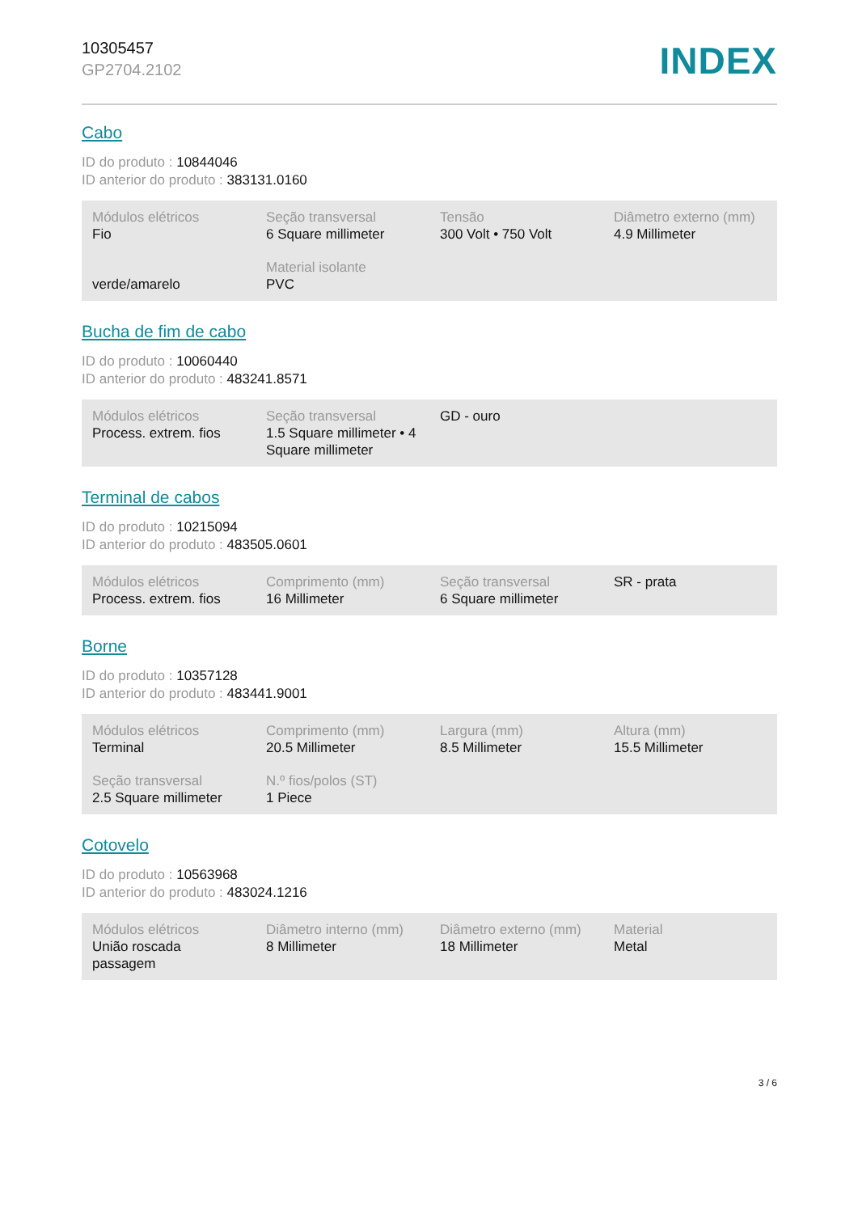10305457
GP2704.2102
INDEX
Cabo
ID do produto : 10844046
ID anterior do produto : 383131.0160
| Módulos elétricos Fio | Seção transversal 6 Square millimeter | Tensão 300 Volt • 750 Volt | Diâmetro externo (mm) 4.9 Millimeter |
| verde/amarelo | Material isolante PVC | | |
Bucha de fim de cabo
ID do produto : 10060440
ID anterior do produto : 483241.8571
| Módulos elétricos Process. extrem. fios | Seção transversal 1.5 Square millimeter • 4 Square millimeter | GD - ouro | |
Terminal de cabos
ID do produto : 10215094
ID anterior do produto : 483505.0601
| Módulos elétricos Process. extrem. fios | Comprimento (mm) 16 Millimeter | Seção transversal 6 Square millimeter | SR - prata |
Borne
ID do produto : 10357128
ID anterior do produto : 483441.9001
| Módulos elétricos Terminal | Comprimento (mm) 20.5 Millimeter | Largura (mm) 8.5 Millimeter | Altura (mm) 15.5 Millimeter |
| Seção transversal 2.5 Square millimeter | N.º fios/polos (ST) 1 Piece | | |
Cotovelo
ID do produto : 10563968
ID anterior do produto : 483024.1216
| Módulos elétricos União roscada passagem | Diâmetro interno (mm) 8 Millimeter | Diâmetro externo (mm) 18 Millimeter | Material Metal |
3 / 6